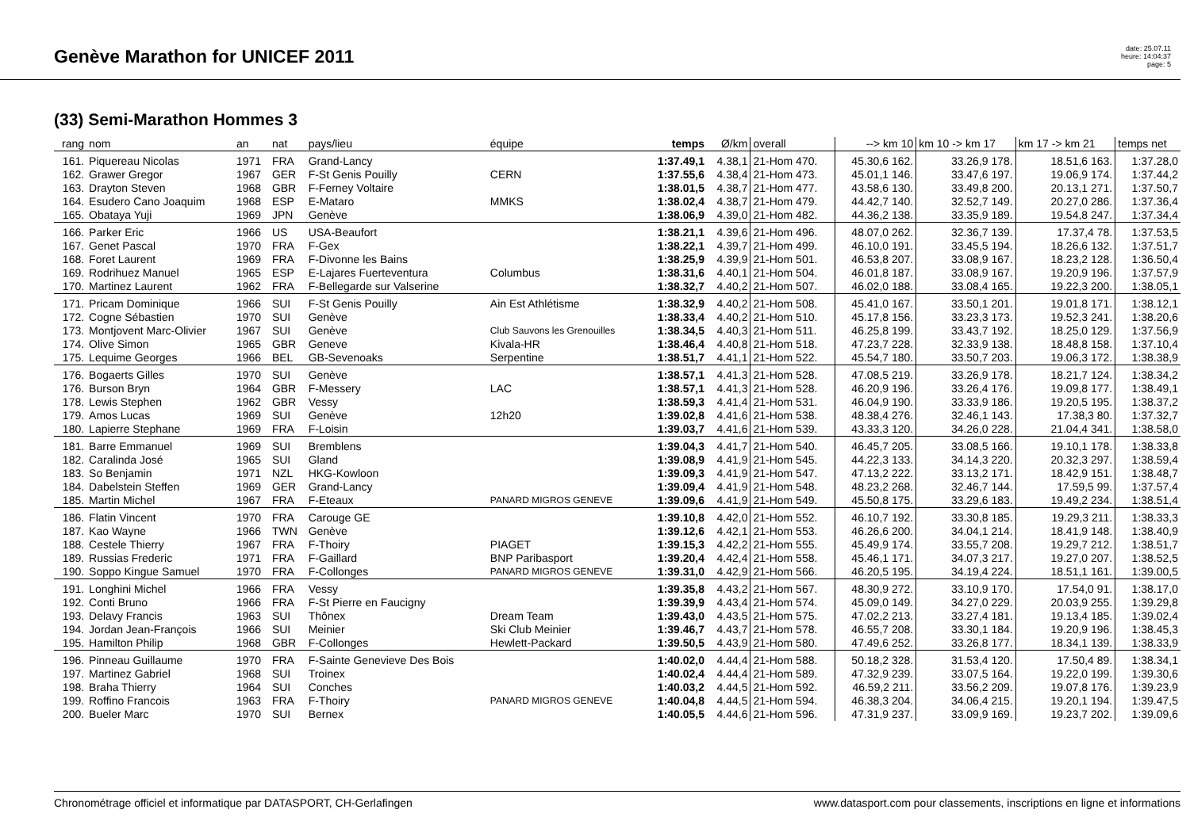Genève Marathon for UNICEF 2011
date: 25.07.11
heure: 14:04:37
page: 5
(33) Semi-Marathon Hommes 3
| rang | nom | an | nat | pays/lieu | équipe | temps | Ø/km | overall | --> km 10 | km 10 -> km 17 | km 17 -> km 21 | temps net |
| --- | --- | --- | --- | --- | --- | --- | --- | --- | --- | --- | --- | --- |
| 161. | Piquereau Nicolas | 1971 | FRA | Grand-Lancy | | 1:37.49,1 | 4.38,1 | 21-Hom 470. | 45.30,6 162. | 33.26,9 178. | 18.51,6 163. | 1:37.28,0 |
| 162. | Grawer Gregor | 1967 | GER | F-St Genis Pouilly | CERN | 1:37.55,6 | 4.38,4 | 21-Hom 473. | 45.01,1 146. | 33.47,6 197. | 19.06,9 174. | 1:37.44,2 |
| 163. | Drayton Steven | 1968 | GBR | F-Ferney Voltaire | | 1:38.01,5 | 4.38,7 | 21-Hom 477. | 43.58,6 130. | 33.49,8 200. | 20.13,1 271. | 1:37.50,7 |
| 164. | Esudero Cano Joaquim | 1968 | ESP | E-Mataro | MMKS | 1:38.02,4 | 4.38,7 | 21-Hom 479. | 44.42,7 140. | 32.52,7 149. | 20.27,0 286. | 1:37.36,4 |
| 165. | Obataya Yuji | 1969 | JPN | Genève | | 1:38.06,9 | 4.39,0 | 21-Hom 482. | 44.36,2 138. | 33.35,9 189. | 19.54,8 247. | 1:37.34,4 |
| 166. | Parker Eric | 1966 | US | USA-Beaufort | | 1:38.21,1 | 4.39,6 | 21-Hom 496. | 48.07,0 262. | 32.36,7 139. | 17.37,4 78. | 1:37.53,5 |
| 167. | Genet Pascal | 1970 | FRA | F-Gex | | 1:38.22,1 | 4.39,7 | 21-Hom 499. | 46.10,0 191. | 33.45,5 194. | 18.26,6 132. | 1:37.51,7 |
| 168. | Foret Laurent | 1969 | FRA | F-Divonne les Bains | | 1:38.25,9 | 4.39,9 | 21-Hom 501. | 46.53,8 207. | 33.08,9 167. | 18.23,2 128. | 1:36.50,4 |
| 169. | Rodrihuez Manuel | 1965 | ESP | E-Lajares Fuerteventura | Columbus | 1:38.31,6 | 4.40,1 | 21-Hom 504. | 46.01,8 187. | 33.08,9 167. | 19.20,9 196. | 1:37.57,9 |
| 170. | Martinez Laurent | 1962 | FRA | F-Bellegarde sur Valserine | | 1:38.32,7 | 4.40,2 | 21-Hom 507. | 46.02,0 188. | 33.08,4 165. | 19.22,3 200. | 1:38.05,1 |
| 171. | Pricam Dominique | 1966 | SUI | F-St Genis Pouilly | Ain Est Athlétisme | 1:38.32,9 | 4.40,2 | 21-Hom 508. | 45.41,0 167. | 33.50,1 201. | 19.01,8 171. | 1:38.12,1 |
| 172. | Cogne Sébastien | 1970 | SUI | Genève | | 1:38.33,4 | 4.40,2 | 21-Hom 510. | 45.17,8 156. | 33.23,3 173. | 19.52,3 241. | 1:38.20,6 |
| 173. | Montjovent Marc-Olivier | 1967 | SUI | Genève | Club Sauvons les Grenouilles | 1:38.34,5 | 4.40,3 | 21-Hom 511. | 46.25,8 199. | 33.43,7 192. | 18.25,0 129. | 1:37.56,9 |
| 174. | Olive Simon | 1965 | GBR | Geneve | Kivala-HR | 1:38.46,4 | 4.40,8 | 21-Hom 518. | 47.23,7 228. | 32.33,9 138. | 18.48,8 158. | 1:37.10,4 |
| 175. | Lequime Georges | 1966 | BEL | GB-Sevenoaks | Serpentine | 1:38.51,7 | 4.41,1 | 21-Hom 522. | 45.54,7 180. | 33.50,7 203. | 19.06,3 172. | 1:38.38,9 |
| 176. | Bogaerts Gilles | 1970 | SUI | Genève | | 1:38.57,1 | 4.41,3 | 21-Hom 528. | 47.08,5 219. | 33.26,9 178. | 18.21,7 124. | 1:38.34,2 |
| 176. | Burson Bryn | 1964 | GBR | F-Messery | LAC | 1:38.57,1 | 4.41,3 | 21-Hom 528. | 46.20,9 196. | 33.26,4 176. | 19.09,8 177. | 1:38.49,1 |
| 178. | Lewis Stephen | 1962 | GBR | Vessy | | 1:38.59,3 | 4.41,4 | 21-Hom 531. | 46.04,9 190. | 33.33,9 186. | 19.20,5 195. | 1:38.37,2 |
| 179. | Amos Lucas | 1969 | SUI | Genève | 12h20 | 1:39.02,8 | 4.41,6 | 21-Hom 538. | 48.38,4 276. | 32.46,1 143. | 17.38,3 80. | 1:37.32,7 |
| 180. | Lapierre Stephane | 1969 | FRA | F-Loisin | | 1:39.03,7 | 4.41,6 | 21-Hom 539. | 43.33,3 120. | 34.26,0 228. | 21.04,4 341. | 1:38.58,0 |
| 181. | Barre Emmanuel | 1969 | SUI | Bremblens | | 1:39.04,3 | 4.41,7 | 21-Hom 540. | 46.45,7 205. | 33.08,5 166. | 19.10,1 178. | 1:38.33,8 |
| 182. | Caralinda José | 1965 | SUI | Gland | | 1:39.08,9 | 4.41,9 | 21-Hom 545. | 44.22,3 133. | 34.14,3 220. | 20.32,3 297. | 1:38.59,4 |
| 183. | So Benjamin | 1971 | NZL | HKG-Kowloon | | 1:39.09,3 | 4.41,9 | 21-Hom 547. | 47.13,2 222. | 33.13,2 171. | 18.42,9 151. | 1:38.48,7 |
| 184. | Dabelstein Steffen | 1969 | GER | Grand-Lancy | | 1:39.09,4 | 4.41,9 | 21-Hom 548. | 48.23,2 268. | 32.46,7 144. | 17.59,5 99. | 1:37.57,4 |
| 185. | Martin Michel | 1967 | FRA | F-Eteaux | PANARD MIGROS GENEVE | 1:39.09,6 | 4.41,9 | 21-Hom 549. | 45.50,8 175. | 33.29,6 183. | 19.49,2 234. | 1:38.51,4 |
| 186. | Flatin Vincent | 1970 | FRA | Carouge GE | | 1:39.10,8 | 4.42,0 | 21-Hom 552. | 46.10,7 192. | 33.30,8 185. | 19.29,3 211. | 1:38.33,3 |
| 187. | Kao Wayne | 1966 | TWN | Genève | | 1:39.12,6 | 4.42,1 | 21-Hom 553. | 46.26,6 200. | 34.04,1 214. | 18.41,9 148. | 1:38.40,9 |
| 188. | Cestele Thierry | 1967 | FRA | F-Thoiry | PIAGET | 1:39.15,3 | 4.42,2 | 21-Hom 555. | 45.49,9 174. | 33.55,7 208. | 19.29,7 212. | 1:38.51,7 |
| 189. | Russias Frederic | 1971 | FRA | F-Gaillard | BNP Paribasport | 1:39.20,4 | 4.42,4 | 21-Hom 558. | 45.46,1 171. | 34.07,3 217. | 19.27,0 207. | 1:38.52,5 |
| 190. | Soppo Kingue Samuel | 1970 | FRA | F-Collonges | PANARD MIGROS GENEVE | 1:39.31,0 | 4.42,9 | 21-Hom 566. | 46.20,5 195. | 34.19,4 224. | 18.51,1 161. | 1:39.00,5 |
| 191. | Longhini Michel | 1966 | FRA | Vessy | | 1:39.35,8 | 4.43,2 | 21-Hom 567. | 48.30,9 272. | 33.10,9 170. | 17.54,0 91. | 1:38.17,0 |
| 192. | Conti Bruno | 1966 | FRA | F-St Pierre en Faucigny | | 1:39.39,9 | 4.43,4 | 21-Hom 574. | 45.09,0 149. | 34.27,0 229. | 20.03,9 255. | 1:39.29,8 |
| 193. | Delavy Francis | 1963 | SUI | Thônex | Dream Team | 1:39.43,0 | 4.43,5 | 21-Hom 575. | 47.02,2 213. | 33.27,4 181. | 19.13,4 185. | 1:39.02,4 |
| 194. | Jordan Jean-François | 1966 | SUI | Meinier | Ski Club Meinier | 1:39.46,7 | 4.43,7 | 21-Hom 578. | 46.55,7 208. | 33.30,1 184. | 19.20,9 196. | 1:38.45,3 |
| 195. | Hamilton Philip | 1968 | GBR | F-Collonges | Hewlett-Packard | 1:39.50,5 | 4.43,9 | 21-Hom 580. | 47.49,6 252. | 33.26,8 177. | 18.34,1 139. | 1:38.33,9 |
| 196. | Pinneau Guillaume | 1970 | FRA | F-Sainte Genevieve Des Bois | | 1:40.02,0 | 4.44,4 | 21-Hom 588. | 50.18,2 328. | 31.53,4 120. | 17.50,4 89. | 1:38.34,1 |
| 197. | Martinez Gabriel | 1968 | SUI | Troinex | | 1:40.02,4 | 4.44,4 | 21-Hom 589. | 47.32,9 239. | 33.07,5 164. | 19.22,0 199. | 1:39.30,6 |
| 198. | Braha Thierry | 1964 | SUI | Conches | | 1:40.03,2 | 4.44,5 | 21-Hom 592. | 46.59,2 211. | 33.56,2 209. | 19.07,8 176. | 1:39.23,9 |
| 199. | Roffino Francois | 1963 | FRA | F-Thoiry | PANARD MIGROS GENEVE | 1:40.04,8 | 4.44,5 | 21-Hom 594. | 46.38,3 204. | 34.06,4 215. | 19.20,1 194. | 1:39.47,5 |
| 200. | Bueler Marc | 1970 | SUI | Bernex | | 1:40.05,5 | 4.44,6 | 21-Hom 596. | 47.31,9 237. | 33.09,9 169. | 19.23,7 202. | 1:39.09,6 |
Chronométrage officiel et informatique par DATASPORT, CH-Gerlafingen www.datasport.com pour classements, inscriptions en ligne et informations